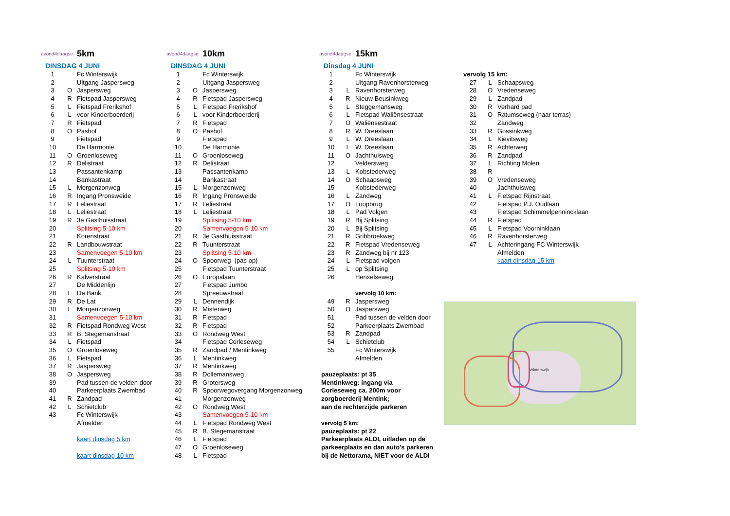avond4daagse
5km
DINSDAG 4 JUNI
| 1 | | Fc Winterswijk |
| 2 | | Uitgang Jaspersweg |
| 3 | O | Jaspersweg |
| 4 | R | Fietspad Jaspersweg |
| 5 | L | Fietspad Frerikshof |
| 6 | L | voor Kinderboerderij |
| 7 | R | Fietspad |
| 8 | O | Pashof |
| 9 | | Fietspad |
| 10 | | De Harmonie |
| 11 | O | Groenloseweg |
| 12 | R | Delistraat |
| 13 | | Passantenkamp |
| 14 | | Bankastraat |
| 15 | L | Morgenzonweg |
| 16 | R | Ingang Pronsweide |
| 17 | R | Leliestraat |
| 18 | L | Leliestraat |
| 19 | R | 3e Gasthuisstraat |
| 20 | | Splitsing 5-10 km |
| 21 | | Korenstraat |
| 22 | R | Landbouwstraat |
| 23 | | Samenvoegen 5-10 km |
| 24 | L | Tuunterstraat |
| 25 | | Splitsing 5-10 km |
| 26 | R | Kalverstraat |
| 27 | | De Middenlijn |
| 28 | L | De Bank |
| 29 | R | De Lat |
| 30 | L | Morgenzonweg |
| 31 | | Samenvoegen 5-10 km |
| 32 | R | Fietspad Rondweg West |
| 33 | R | B. Stegemanstraat |
| 34 | L | Fietspad |
| 35 | O | Groenloseweg |
| 36 | L | Fietspad |
| 37 | R | Jaspersweg |
| 38 | O | Jaspersweg |
| 39 | | Pad tussen de velden door |
| 40 | | Parkeerplaats Zwembad |
| 41 | R | Zandpad |
| 42 | L | Schietclub |
| 43 | | Fc Winterswijk |
| | | Afmelden |
| | | kaart dinsdag 5 km |
| | | kaart dinsdag 10 km |
avond4daagse
10km
DINSDAG 4 JUNI
| 1 | | Fc Winterswijk |
| 2 | | Uitgang Jaspersweg |
| 3 | O | Jaspersweg |
| 4 | R | Fietspad Jaspersweg |
| 5 | L | Fietspad Frerikshof |
| 6 | L | voor Kinderboerderij |
| 7 | R | Fietspad |
| 8 | O | Pashof |
| 9 | | Fietspad |
| 10 | | De Harmonie |
| 11 | O | Groenloseweg |
| 12 | R | Delistraat |
| 13 | | Passantenkamp |
| 14 | | Bankastraat |
| 15 | L | Morgenzonweg |
| 16 | R | Ingang Pronsweide |
| 17 | R | Leliestraat |
| 18 | L | Leliestraat |
| 19 | | Splitsing 5-10 km |
| 20 | | Samenvoegen 5-10 km |
| 21 | R | 3e Gasthuisstraat |
| 22 | R | Tuunterstraat |
| 23 | | Splitsing 5-10 km |
| 24 | O | Spoorweg (pas op) |
| 25 | | Fietspad Tuunterstraat |
| 26 | O | Europalaan |
| 27 | | Fietspad Jumbo |
| 28 | | Spreeuwstraat |
| 29 | L | Dennendijk |
| 30 | R | Misterweg |
| 31 | R | Fietspad |
| 32 | R | Fietspad |
| 33 | O | Rondweg West |
| 34 | | Fietspad Corleseweg |
| 35 | R | Zandpad / Mentinkweg |
| 36 | L | Mentinkweg |
| 37 | R | Mentinkweg |
| 38 | R | Dollemansweg |
| 39 | R | Grotersweg |
| 40 | R | Spoorwegovergang Morgenzonweg |
| 41 | | Morgenzonweg |
| 42 | O | Rondweg West |
| 43 | | Samenvoegen 5-10 km |
| 44 | L | Fietspad Rondweg West |
| 45 | R | B. Stegemanstraat |
| 46 | L | Fietspad |
| 47 | O | Groenloseweg |
| 48 | L | Fietspad |
avond4daagse
15km
Dinsdag 4 JUNI
| 1 | | Fc Winterswijk |
| 2 | | Uitgang Ravenhorsterweg |
| 3 | L | Ravenhorsterweg |
| 4 | R | Nieuw Beusinkweg |
| 5 | L | Steggemansweg |
| 6 | L | Fietspad Waliënsestraat |
| 7 | O | Waliënsestraat |
| 8 | R | W. Dreeslaan |
| 9 | L | W. Dreeslaan |
| 10 | L | W. Dreeslaan |
| 11 | O | Jachthuisweg |
| 12 | | Veldersweg |
| 13 | L | Kobstederweg |
| 14 | O | Schaapsweg |
| 15 | | Kobstederweg |
| 16 | L | Zandweg |
| 17 | O | Loopbrug |
| 18 | L | Pad Volgen |
| 19 | R | Bij Splitsing |
| 20 | L | Bij Splitsing |
| 21 | R | Gribbroekweg |
| 22 | R | Fietspad Vredenseweg |
| 23 | R | Zandweg bij nr 123 |
| 24 | L | Fietspad volgen |
| 25 | L | op Splitsing |
| 26 | | Henxelseweg |
| | | vervolg 10 km: |
| 49 | R | Jaspersweg |
| 50 | O | Jaspersweg |
| 51 | | Pad tussen de velden door |
| 52 | | Parkeerplaats Zwembad |
| 53 | R | Zandpad |
| 54 | L | Schietclub |
| 55 | | Fc Winterswijk |
| | | Afmelden |
pauzeplaats: pt 35
Mentinkweg: ingang via
Corleseweg ca. 200m voor
zorgboerderij Mentink;
aan de rechterzijde parkeren
vervolg 5 km:
pauzeplaats: pt 22
Parkeerplaats ALDI, uitladen op de
parkeerplaats en dan auto's parkeren
bij de Nettorama, NIET voor de ALDI
vervolg 15 km:
| 27 | L | Schaapsweg |
| 28 | O | Vredenseweg |
| 29 | L | Zandpad |
| 30 | R | Verhard pad |
| 31 | O | Ratumseweg (naar terras) |
| 32 | | Zandweg |
| 33 | R | Gossinkweg |
| 34 | L | Kievitsweg |
| 35 | R | Achterweg |
| 36 | R | Zandpad |
| 37 | L | Richting Molen |
| 38 | R | |
| 39 | O | Vredenseweg |
| 40 | | Jachthuisweg |
| 41 | L | Fietspad Rijnstraat |
| 42 | | Fietspad P.J. Oudlaan |
| 43 | | Fietspad Schimmelpennincklaan |
| 44 | R | Fietspad |
| 45 | L | Fietspad Voorninklaan |
| 46 | R | Ravenhorsterweg |
| 47 | L | Achteringang FC Winterswijk |
| | | Afmelden |
| | | kaart dinsdag 15 km |
Winterswijk